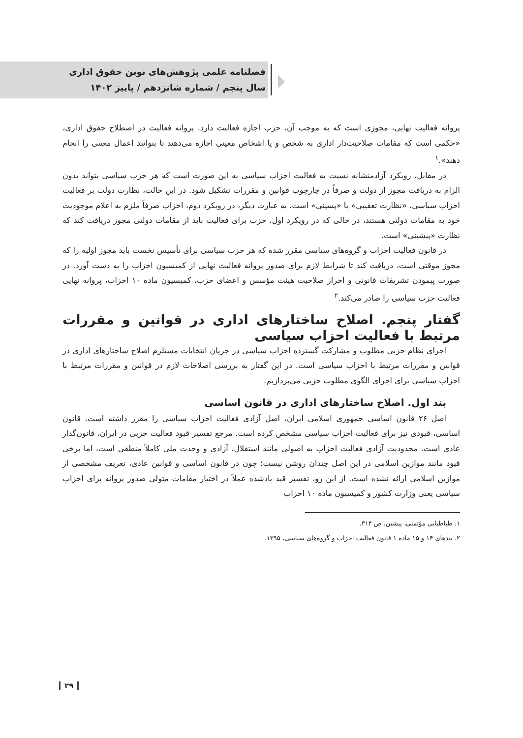فصلنامه علمی پژوهش‌های نوین حقوق اداری
سال پنجم / شماره شانزدهم / پاییز ۱۴۰۲
پروانه فعالیت نهایی، مجوزی است که به موجب آن، حزب اجازه فعالیت دارد. پروانه فعالیت در اصطلاح حقوق اداری، «حکمی است که مقامات صلاحیت‌دار اداری به شخص و یا اشخاص معینی اجازه می‌دهند تا بتوانند اعمال معینی را انجام دهند».<sup>۱</sup>
در مقابل، رویکرد آزادمنشانه نسبت به فعالیت احزاب سیاسی به این صورت است که هر حزب سیاسی بتواند بدون الزام به دریافت مجوز از دولت و صرفاً در چارچوب قوانین و مقررات تشکیل شود. در این حالت، نظارت دولت بر فعالیت احزاب سیاسی، «نظارت تعقیبی» یا «پسینی» است. به عبارت دیگر، در رویکرد دوم، احزاب صرفاً ملزم به اعلام موجودیت خود به مقامات دولتی هستند، در حالی که در رویکرد اول، حزب برای فعالیت باید از مقامات دولتی مجوز دریافت کند که نظارت «پیشینی» است.
در قانون فعالیت احزاب و گروه‌های سیاسی مقرر شده که هر حزب سیاسی برای تأسیس نخست باید مجوز اولیه را که مجوز موقتی است، دریافت کند تا شرایط لازم برای صدور پروانه فعالیت نهایی از کمیسیون احزاب را به دست آورد. در صورت پیمودن تشریفات قانونی و احراز صلاحیت هیئت مؤسس و اعضای حزب، کمیسیون ماده ۱۰ احزاب، پروانه نهایی فعالیت حزب سیاسی را صادر می‌کند.<sup>۲</sup>
گفتار پنجم. اصلاح ساختارهای اداری در قوانین و مقررات مرتبط با فعالیت احزاب سیاسی
اجرای نظام حزبی مطلوب و مشارکت گسترده احزاب سیاسی در جریان انتخابات مستلزم اصلاح ساختارهای اداری در قوانین و مقررات مرتبط با احزاب سیاسی است. در این گفتار به بررسی اصلاحات لازم در قوانین و مقررات مرتبط با احزاب سیاسی برای اجرای الگوی مطلوب حزبی می‌پردازیم.
بند اول. اصلاح ساختارهای اداری در قانون اساسی
اصل ۲۶ قانون اساسی جمهوری اسلامی ایران، اصل آزادی فعالیت احزاب سیاسی را مقرر داشته است. قانون اساسی، قیودی نیز برای فعالیت احزاب سیاسی مشخص کرده است. مرجع تفسیر قیود فعالیت حزبی در ایران، قانون‌گذار عادی است. محدودیت آزادی فعالیت احزاب به اصولی مانند استقلال، آزادی و وحدت ملی کاملاً منطقی است، اما برخی قیود مانند موازین اسلامی در این اصل چندان روشن نیست؛ چون در قانون اساسی و قوانین عادی، تعریف مشخصی از موازین اسلامی ارائه نشده است. از این رو، تفسیر قید یادشده عملاً در اختیار مقامات متولی صدور پروانه برای احزاب سیاسی یعنی وزارت کشور و کمیسیون ماده ۱۰ احزاب
۱. طباطبایی مؤتمنی، پیشین، ص ۳۱۴.
۲. بندهای ۱۴ و ۱۵ ماده ۱ قانون فعالیت احزاب و گروه‌های سیاسی، ۱۳۹۵.
۲۹